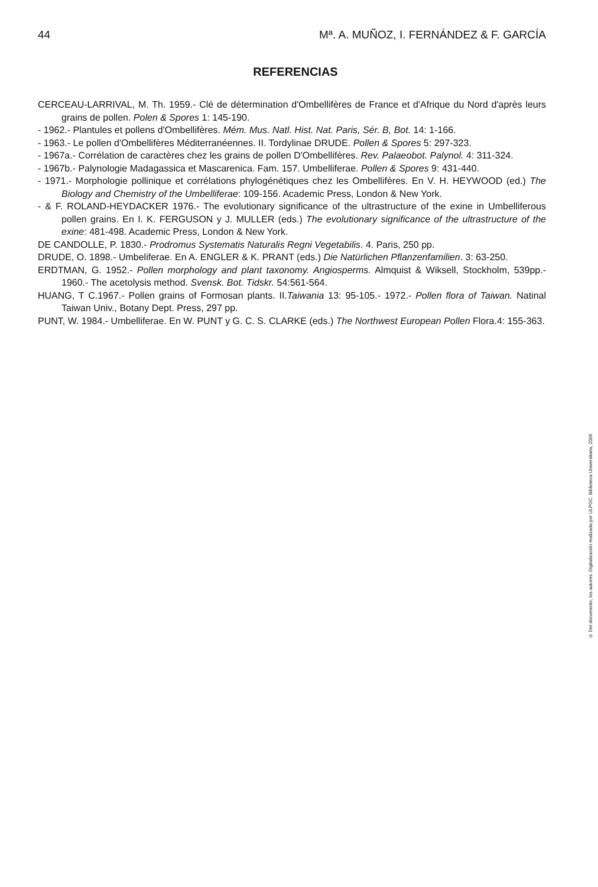44 Mª. A. MUÑOZ, I. FERNÁNDEZ & F. GARCÍA
REFERENCIAS
CERCEAU-LARRIVAL, M. Th. 1959.- Clé de détermination d'Ombellifères de France et d'Afrique du Nord d'après leurs grains de pollen. Polen & Spores 1: 145-190.
- 1962.- Plantules et pollens d'Ombellifères. Mém. Mus. Natl. Hist. Nat. Paris, Sér. B, Bot. 14: 1-166.
- 1963.- Le pollen d'Ombellifères Méditerranéennes. II. Tordylinae DRUDE. Pollen & Spores 5: 297-323.
- 1967a.- Corrélation de caractères chez les grains de pollen D'Ombellifères. Rev. Palaeobot. Palynol. 4: 311-324.
- 1967b.- Palynologie Madagassica et Mascarenica. Fam. 157. Umbelliferae. Pollen & Spores 9: 431-440.
- 1971.- Morphologie pollinique et corrélations phylogénétiques chez les Ombellifères. En V. H. HEYWOOD (ed.) The Biology and Chemistry of the Umbelliferae: 109-156. Academic Press, London & New York.
- & F. ROLAND-HEYDACKER 1976.- The evolutionary significance of the ultrastructure of the exine in Umbelliferous pollen grains. En I. K. FERGUSON y J. MULLER (eds.) The evolutionary significance of the ultrastructure of the exine: 481-498. Academic Press, London & New York.
DE CANDOLLE, P. 1830.- Prodromus Systematis Naturalis Regni Vegetabilis. 4. Paris, 250 pp.
DRUDE, O. 1898.- Umbeliferae. En A. ENGLER & K. PRANT (eds.) Die Natürlichen Pflanzenfamilien. 3: 63-250.
ERDTMAN, G. 1952.- Pollen morphology and plant taxonomy. Angiosperms. Almquist & Wiksell, Stockholm, 539pp.- 1960.- The acetolysis method. Svensk. Bot. Tidskr. 54:561-564.
HUANG, T C.1967.- Pollen grains of Formosan plants. II.Taiwania 13: 95-105.- 1972.- Pollen flora of Taiwan. Natinal Taiwan Univ., Botany Dept. Press, 297 pp.
PUNT, W. 1984.- Umbelliferae. En W. PUNT y G. C. S. CLARKE (eds.) The Northwest European Pollen Flora.4: 155-363.
© Del documento, los autores. Digitalización realizada por ULPGC. Biblioteca Universitaria, 2006